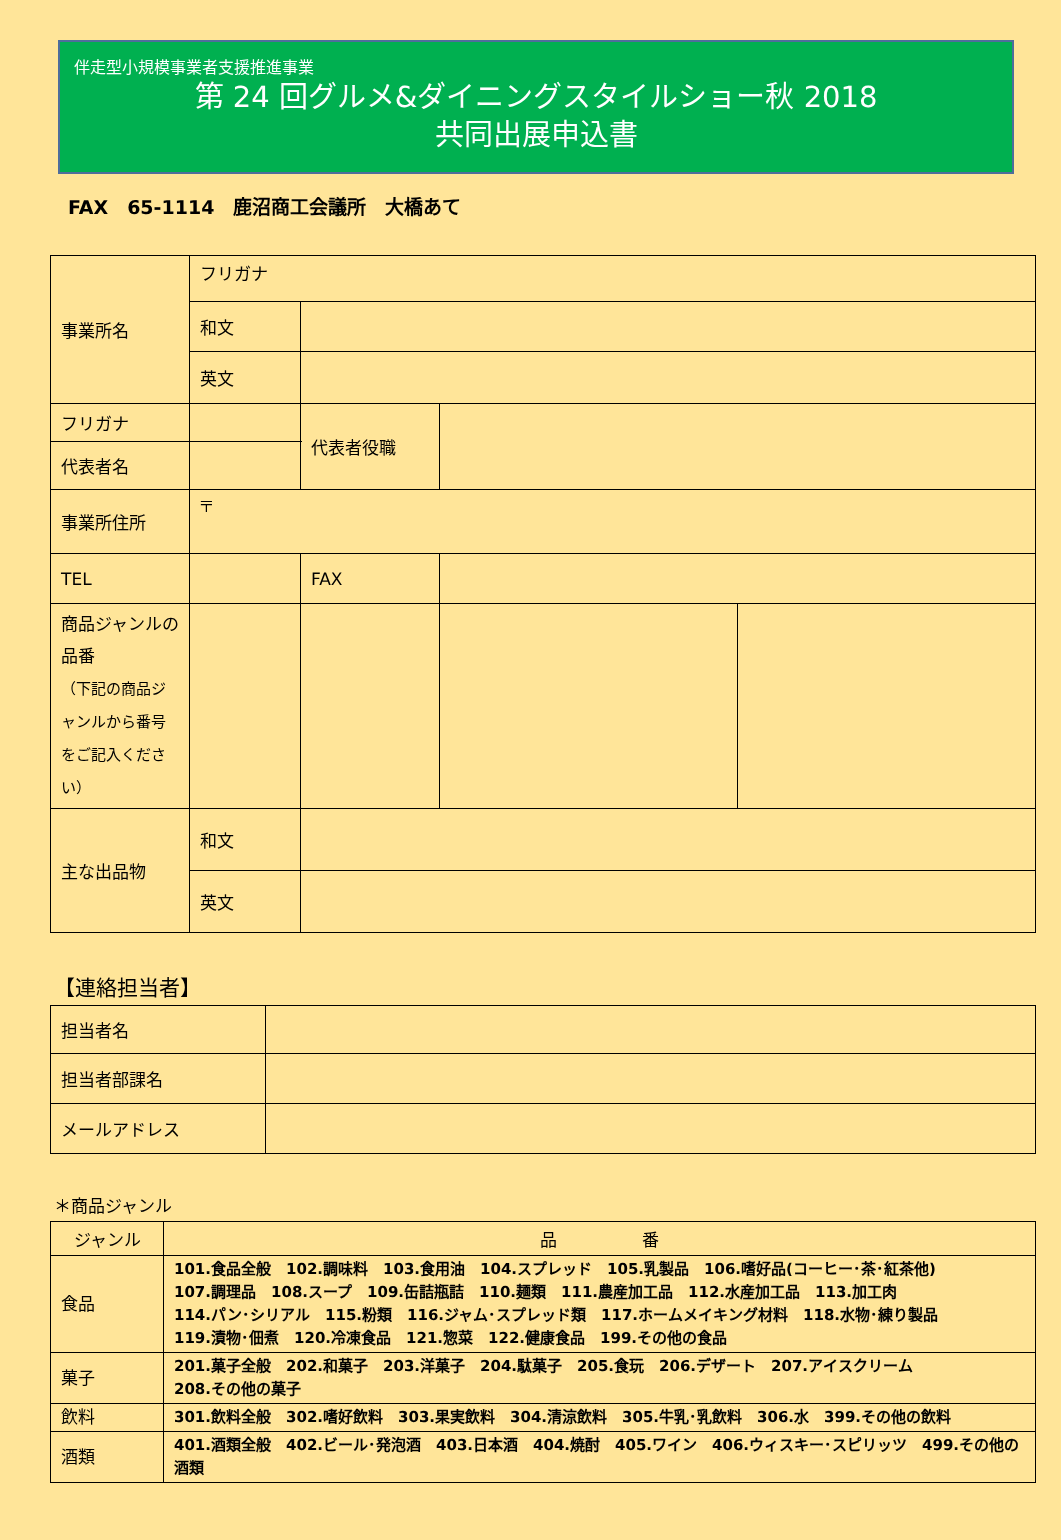伴走型小規模事業者支援推進事業
第 24 回グルメ&ダイニングスタイルショー秋 2018
共同出展申込書
FAX　65-1114　鹿沼商工会議所　大橋あて
| 事業所名 | フリガナ | | | | |
| | 和文 | | | | |
| | 英文 | | | | |
| フリガナ | | | 代表者役職 | | |
| 代表者名 | | | | | |
| 事業所住所 | 〒 | | | | |
| TEL | | | FAX | | |
| 商品ジャンルの品番 （下記の商品ジャンルから番号をご記入ください） | | | | | |
| 主な出品物 | 和文 | | | | |
| | 英文 | | | | |
【連絡担当者】
| 担当者名 | |
| 担当者部課名 | |
| メールアドレス | |
＊商品ジャンル
| ジャンル | 品 番 |
| --- | --- |
| 食品 | 101.食品全般 102.調味料 103.食用油 104.スプレッド 105.乳製品 106.嗜好品(コーヒー･茶･紅茶他) 107.調理品 108.スープ 109.缶詰瓶詰 110.麺類 111.農産加工品 112.水産加工品 113.加工肉 114.パン･シリアル 115.粉類 116.ジャム･スプレッド類 117.ホームメイキング材料 118.水物･練り製品 119.漬物･佃煮 120.冷凍食品 121.惣菜 122.健康食品 199.その他の食品 |
| 菓子 | 201.菓子全般 202.和菓子 203.洋菓子 204.駄菓子 205.食玩 206.デザート 207.アイスクリーム 208.その他の菓子 |
| 飲料 | 301.飲料全般 302.嗜好飲料 303.果実飲料 304.清涼飲料 305.牛乳･乳飲料 306.水 399.その他の飲料 |
| 酒類 | 401.酒類全般 402.ビール･発泡酒 403.日本酒 404.焼酎 405.ワイン 406.ウィスキー･スピリッツ 499.その他の酒類 |